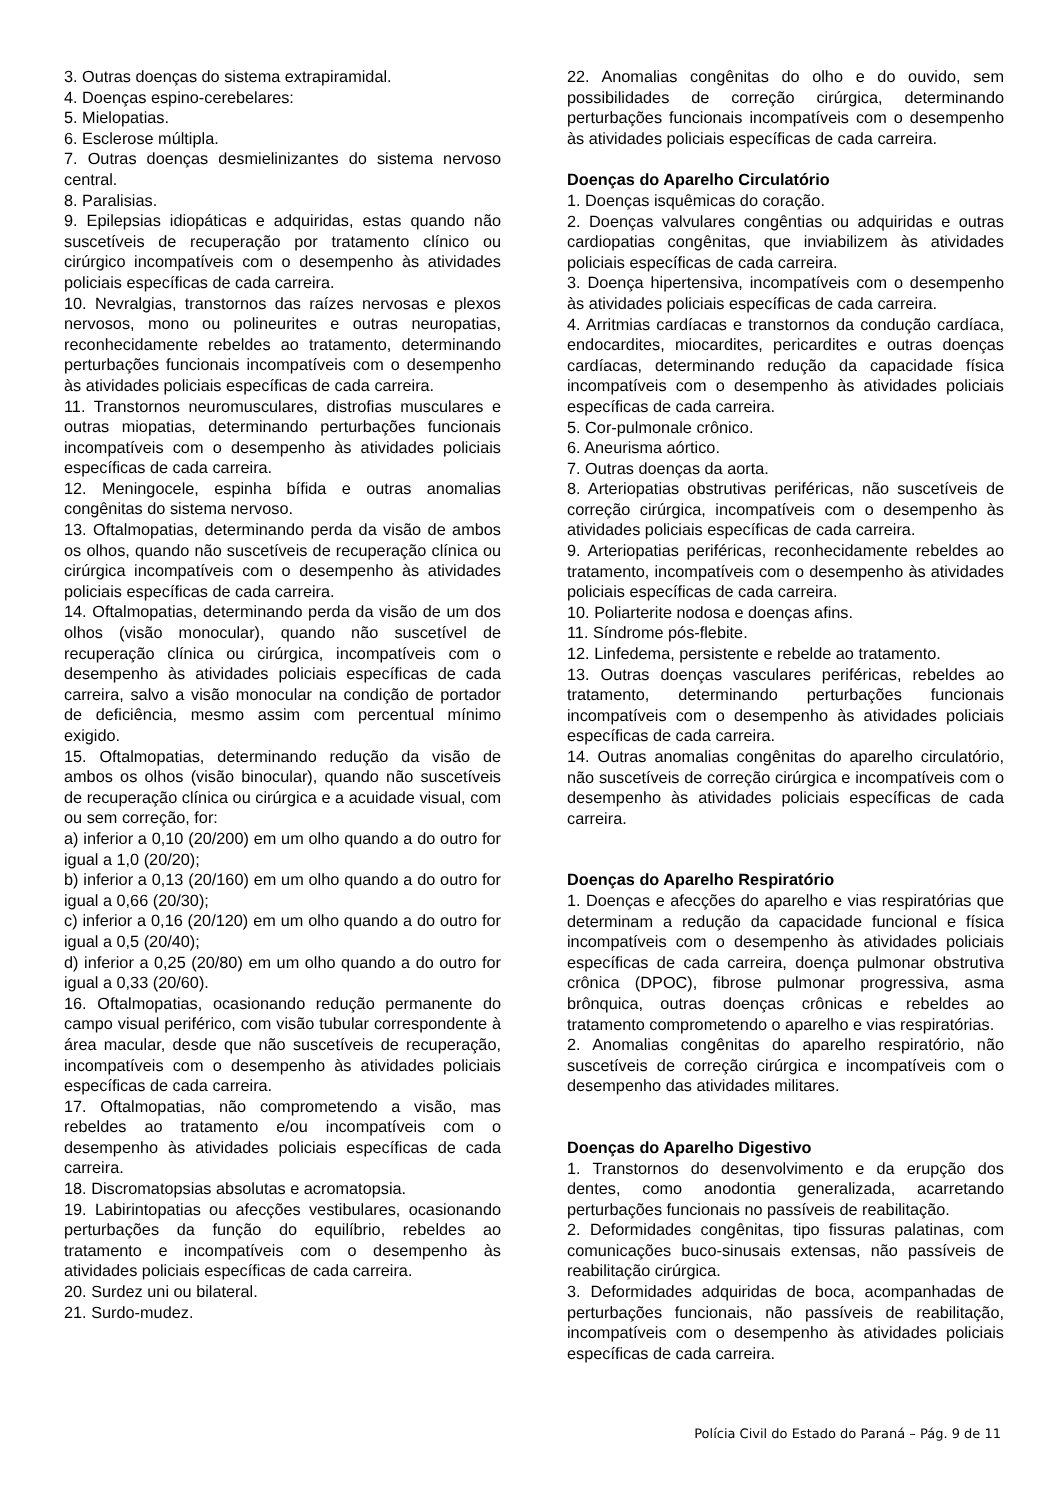3. Outras doenças do sistema extrapiramidal.
4. Doenças espino-cerebelares:
5. Mielopatias.
6. Esclerose múltipla.
7. Outras doenças desmielinizantes do sistema nervoso central.
8. Paralisias.
9. Epilepsias idiopáticas e adquiridas, estas quando não suscetíveis de recuperação por tratamento clínico ou cirúrgico incompatíveis com o desempenho às atividades policiais específicas de cada carreira.
10. Nevralgias, transtornos das raízes nervosas e plexos nervosos, mono ou polineurites e outras neuropatias, reconhecidamente rebeldes ao tratamento, determinando perturbações funcionais incompatíveis com o desempenho às atividades policiais específicas de cada carreira.
11. Transtornos neuromusculares, distrofias musculares e outras miopatias, determinando perturbações funcionais incompatíveis com o desempenho às atividades policiais específicas de cada carreira.
12. Meningocele, espinha bífida e outras anomalias congênitas do sistema nervoso.
13. Oftalmopatias, determinando perda da visão de ambos os olhos, quando não suscetíveis de recuperação clínica ou cirúrgica incompatíveis com o desempenho às atividades policiais específicas de cada carreira.
14. Oftalmopatias, determinando perda da visão de um dos olhos (visão monocular), quando não suscetível de recuperação clínica ou cirúrgica, incompatíveis com o desempenho às atividades policiais específicas de cada carreira, salvo a visão monocular na condição de portador de deficiência, mesmo assim com percentual mínimo exigido.
15. Oftalmopatias, determinando redução da visão de ambos os olhos (visão binocular), quando não suscetíveis de recuperação clínica ou cirúrgica e a acuidade visual, com ou sem correção, for:
a) inferior a 0,10 (20/200) em um olho quando a do outro for igual a 1,0 (20/20);
b) inferior a 0,13 (20/160) em um olho quando a do outro for igual a 0,66 (20/30);
c) inferior a 0,16 (20/120) em um olho quando a do outro for igual a 0,5 (20/40);
d) inferior a 0,25 (20/80) em um olho quando a do outro for igual a 0,33 (20/60).
16. Oftalmopatias, ocasionando redução permanente do campo visual periférico, com visão tubular correspondente à área macular, desde que não suscetíveis de recuperação, incompatíveis com o desempenho às atividades policiais específicas de cada carreira.
17. Oftalmopatias, não comprometendo a visão, mas rebeldes ao tratamento e/ou incompatíveis com o desempenho às atividades policiais específicas de cada carreira.
18. Discromatopsias absolutas e acromatopsia.
19. Labirintopatias ou afecções vestibulares, ocasionando perturbações da função do equilíbrio, rebeldes ao tratamento e incompatíveis com o desempenho às atividades policiais específicas de cada carreira.
20. Surdez uni ou bilateral.
21. Surdo-mudez.
22. Anomalias congênitas do olho e do ouvido, sem possibilidades de correção cirúrgica, determinando perturbações funcionais incompatíveis com o desempenho às atividades policiais específicas de cada carreira.
Doenças do Aparelho Circulatório
1. Doenças isquêmicas do coração.
2. Doenças valvulares congêntias ou adquiridas e outras cardiopatias congênitas, que inviabilizem às atividades policiais específicas de cada carreira.
3. Doença hipertensiva, incompatíveis com o desempenho às atividades policiais específicas de cada carreira.
4. Arritmias cardíacas e transtornos da condução cardíaca, endocardites, miocardites, pericardites e outras doenças cardíacas, determinando redução da capacidade física incompatíveis com o desempenho às atividades policiais específicas de cada carreira.
5. Cor-pulmonale crônico.
6. Aneurisma aórtico.
7. Outras doenças da aorta.
8. Arteriopatias obstrutivas periféricas, não suscetíveis de correção cirúrgica, incompatíveis com o desempenho às atividades policiais específicas de cada carreira.
9. Arteriopatias periféricas, reconhecidamente rebeldes ao tratamento, incompatíveis com o desempenho às atividades policiais específicas de cada carreira.
10. Poliarterite nodosa e doenças afins.
11. Síndrome pós-flebite.
12. Linfedema, persistente e rebelde ao tratamento.
13. Outras doenças vasculares periféricas, rebeldes ao tratamento, determinando perturbações funcionais incompatíveis com o desempenho às atividades policiais específicas de cada carreira.
14. Outras anomalias congênitas do aparelho circulatório, não suscetíveis de correção cirúrgica e incompatíveis com o desempenho às atividades policiais específicas de cada carreira.
Doenças do Aparelho Respiratório
1. Doenças e afecções do aparelho e vias respiratórias que determinam a redução da capacidade funcional e física incompatíveis com o desempenho às atividades policiais específicas de cada carreira, doença pulmonar obstrutiva crônica (DPOC), fibrose pulmonar progressiva, asma brônquica, outras doenças crônicas e rebeldes ao tratamento comprometendo o aparelho e vias respiratórias.
2. Anomalias congênitas do aparelho respiratório, não suscetíveis de correção cirúrgica e incompatíveis com o desempenho das atividades militares.
Doenças do Aparelho Digestivo
1. Transtornos do desenvolvimento e da erupção dos dentes, como anodontia generalizada, acarretando perturbações funcionais no passíveis de reabilitação.
2. Deformidades congênitas, tipo fissuras palatinas, com comunicações buco-sinusais extensas, não passíveis de reabilitação cirúrgica.
3. Deformidades adquiridas de boca, acompanhadas de perturbações funcionais, não passíveis de reabilitação, incompatíveis com o desempenho às atividades policiais específicas de cada carreira.
Polícia Civil do Estado do Paraná – Pág. 9 de 11